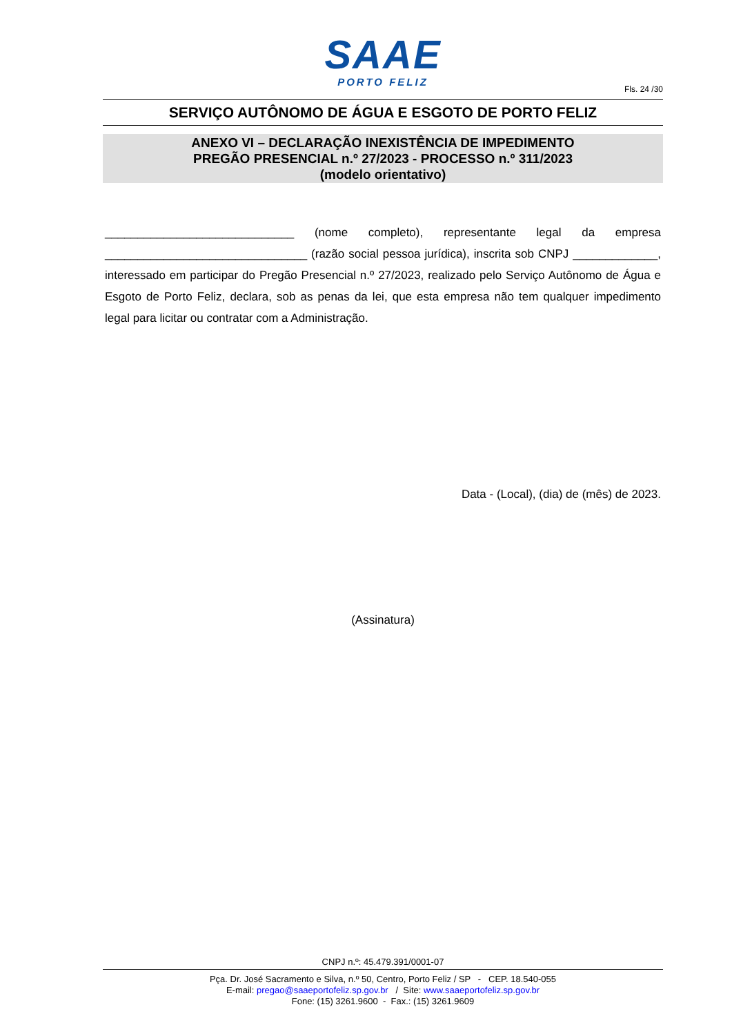SAAE
PORTO FELIZ
Fls. 24 /30
SERVIÇO AUTÔNOMO DE ÁGUA E ESGOTO DE PORTO FELIZ
ANEXO VI – DECLARAÇÃO INEXISTÊNCIA DE IMPEDIMENTO
PREGÃO PRESENCIAL n.º 27/2023 - PROCESSO n.º 311/2023
(modelo orientativo)
_____________________________ (nome completo), representante legal da empresa _______________________________ (razão social pessoa jurídica), inscrita sob CNPJ _____________, interessado em participar do Pregão Presencial n.º 27/2023, realizado pelo Serviço Autônomo de Água e Esgoto de Porto Feliz, declara, sob as penas da lei, que esta empresa não tem qualquer impedimento legal para licitar ou contratar com a Administração.
Data - (Local), (dia) de (mês) de 2023.
(Assinatura)
CNPJ n.º: 45.479.391/0001-07
Pça. Dr. José Sacramento e Silva, n.º 50, Centro, Porto Feliz / SP - CEP. 18.540-055
E-mail: pregao@saaeportofeliz.sp.gov.br / Site: www.saaeportofeliz.sp.gov.br
Fone: (15) 3261.9600 - Fax.: (15) 3261.9609